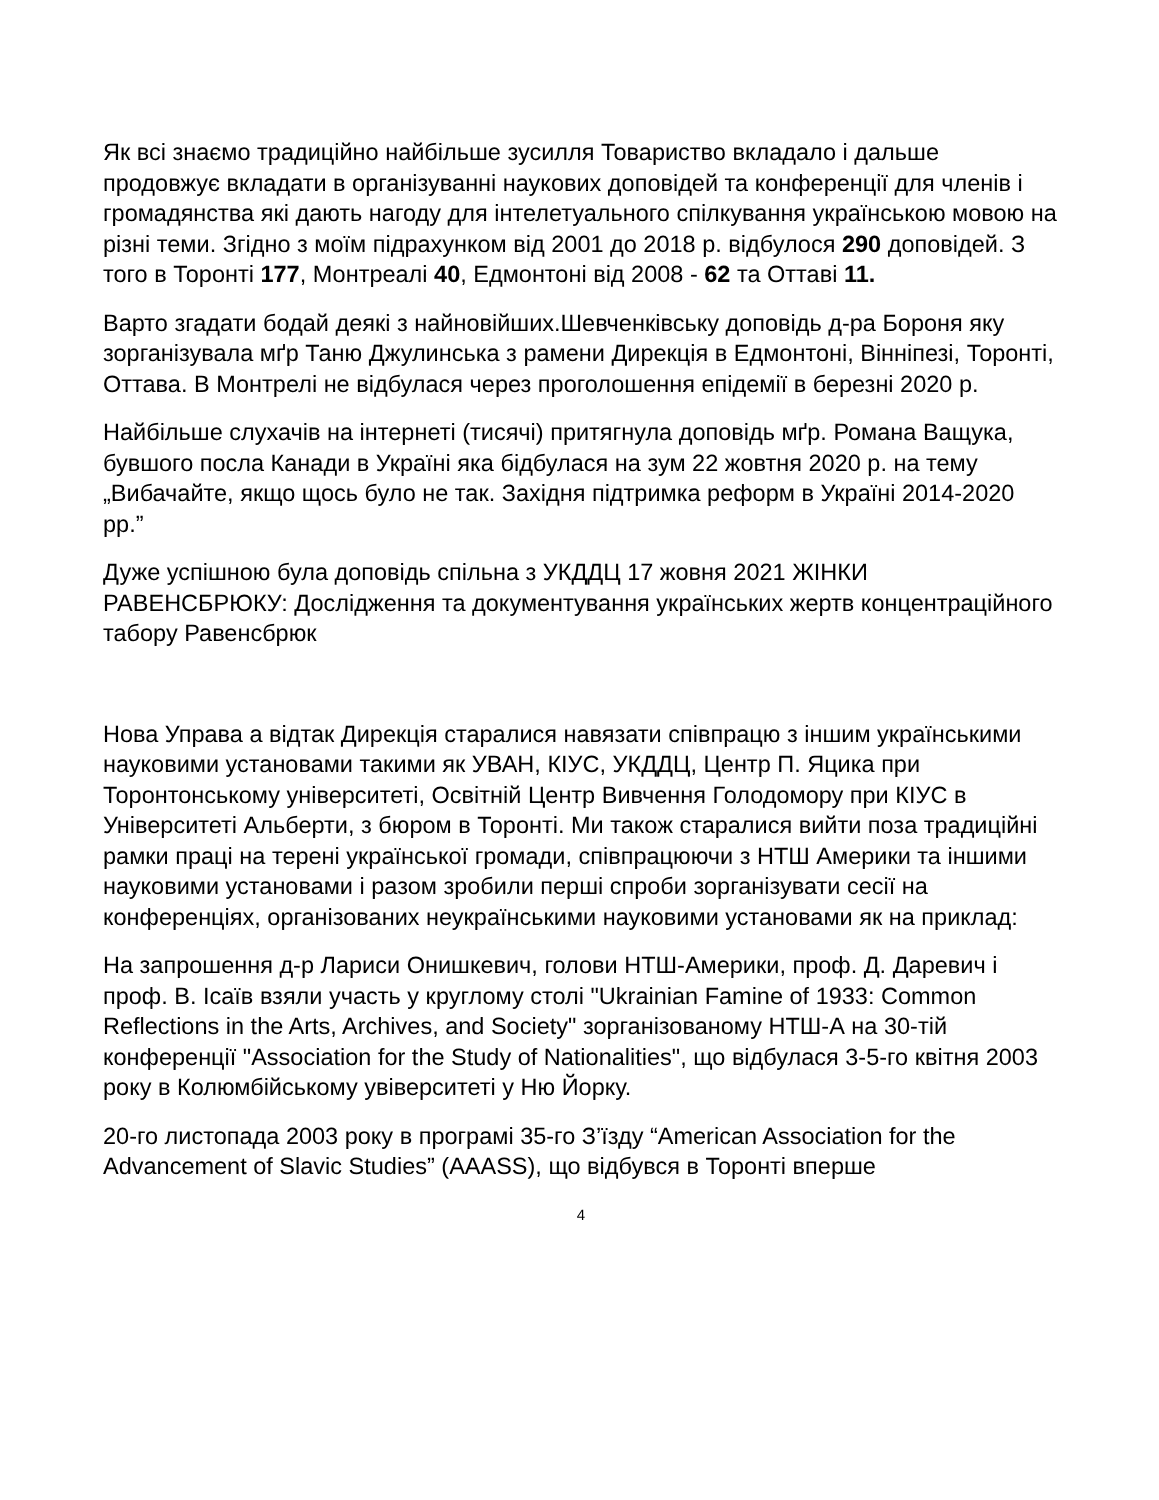Як всі знаємо традиційно найбільше зусилля Товариство вкладало і дальше продовжує вкладати в організуванні наукових доповідей та конференції для членів і громадянства які дають нагоду для інтелетуального спілкування українською мовою на різні теми. Згідно з моїм підрахунком від 2001 до 2018 р. відбулося 290 доповідей. З того в Торонті 177, Монтреалі 40, Едмонтоні від 2008 - 62 та Оттаві 11.
Варто згадати бодай деякі з найновійших.Шевченківську доповідь д-ра Бороня яку зорганізувала мґр Таню Джулинська з рамени Дирекція в Едмонтоні, Вінніпезі, Торонті, Оттава. В Монтрелі не відбулася через проголошення епідемії в березні 2020 р.
Найбільше слухачів на інтернеті (тисячі) притягнула доповідь мґр. Романа Ващука, бувшого посла Канади в Україні яка бідбулася на зум 22 жовтня 2020 р. на тему „Вибачайте, якщо щось було не так. Західня підтримка реформ в Україні 2014-2020 рр.”
Дуже успішною була доповідь спільна з УКДДЦ 17 жовня 2021 ЖІНКИ РАВЕНСБРЮКУ: Дослідження та документування українських жертв концентраційного табору Равенсбрюк
Нова Управа а відтак Дирекція старалися навязати співпрацю з іншим українськими науковими установами такими як УВАН, КІУС, УКДДЦ, Центр П. Яцика при Торонтонському університеті, Освітній Центр Вивчення Голодомору при КІУС в Університеті Альберти, з бюром в Торонті. Ми також старалися вийти поза традиційні рамки праці на терені української громади, співпрацюючи з НТШ Америки та іншими науковими установами і разом зробили перші спроби зорганізувати сесії на конференціях, організованих неукраїнськими науковими установами як на приклад:
На запрошення д-р Лариси Онишкевич, голови НТШ-Америки, проф. Д. Даревич і проф. В. Ісаїв взяли участь у круглому столі "Ukrainian Famine of 1933: Common Reflections in the Arts, Archives, and Society" зорганізованому НТШ-А на 30-тій конференції "Association for the Study of Nationalities", що відбулася 3-5-го квітня 2003 року в Колюмбійському увіверситеті у Ню Йорку.
20-го листопада 2003 року в програмі 35-го З’їзду “American Association for the Advancement of Slavic Studies” (AAASS), що відбувся в Торонті вперше
4